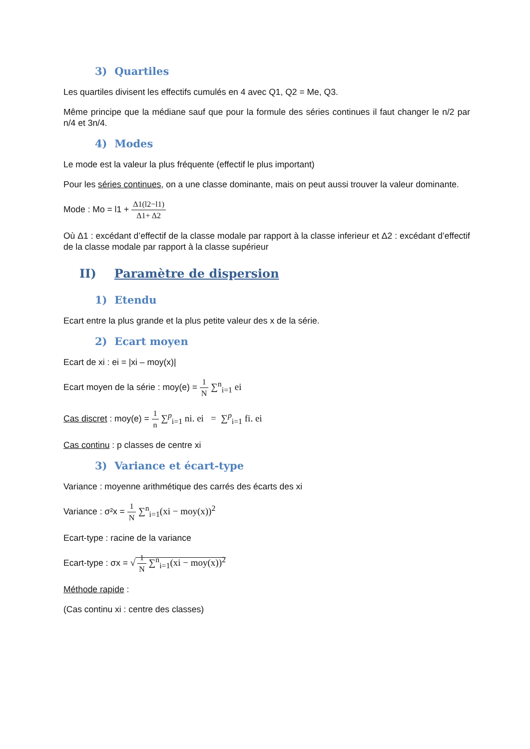3) Quartiles
Les quartiles divisent les effectifs cumulés en 4 avec Q1, Q2 = Me, Q3.
Même principe que la médiane sauf que pour la formule des séries continues il faut changer le n/2 par n/4 et 3n/4.
4) Modes
Le mode est la valeur la plus fréquente (effectif le plus important)
Pour les séries continues, on a une classe dominante, mais on peut aussi trouver la valeur dominante.
Mode : Mo = l1 + Δ1(l2−l1) Δ1+ Δ2
Où Δ1 : excédant d’effectif de la classe modale par rapport à la classe inferieur et Δ2 : excédant d’effectif de la classe modale par rapport à la classe supérieur
II) Paramètre de dispersion
1) Etendu
Ecart entre la plus grande et la plus petite valeur des x de la série.
2) Ecart moyen
Ecart de xi : ei = |xi – moy(x)|
Ecart moyen de la série : moy(e) = 1 N ∑<sup>n</sup><sub>i=1</sub> ei
Cas discret : moy(e) = 1 n ∑<sup>p</sup><sub>i=1</sub> ni. ei = ∑<sup>p</sup><sub>i=1</sub> fi. ei
Cas continu : p classes de centre xi
3) Variance et écart-type
Variance : moyenne arithmétique des carrés des écarts des xi
Variance : σ²x = 1 N ∑<sup>n</sup><sub>i=1</sub>(xi − moy(x))<sup>2</sup>
Ecart-type : racine de la variance
Ecart-type : σx = √ 1 N ∑<sup>n</sup><sub>i=1</sub>(xi − moy(x))<sup>2</sup>
Méthode rapide :
(Cas continu xi : centre des classes)